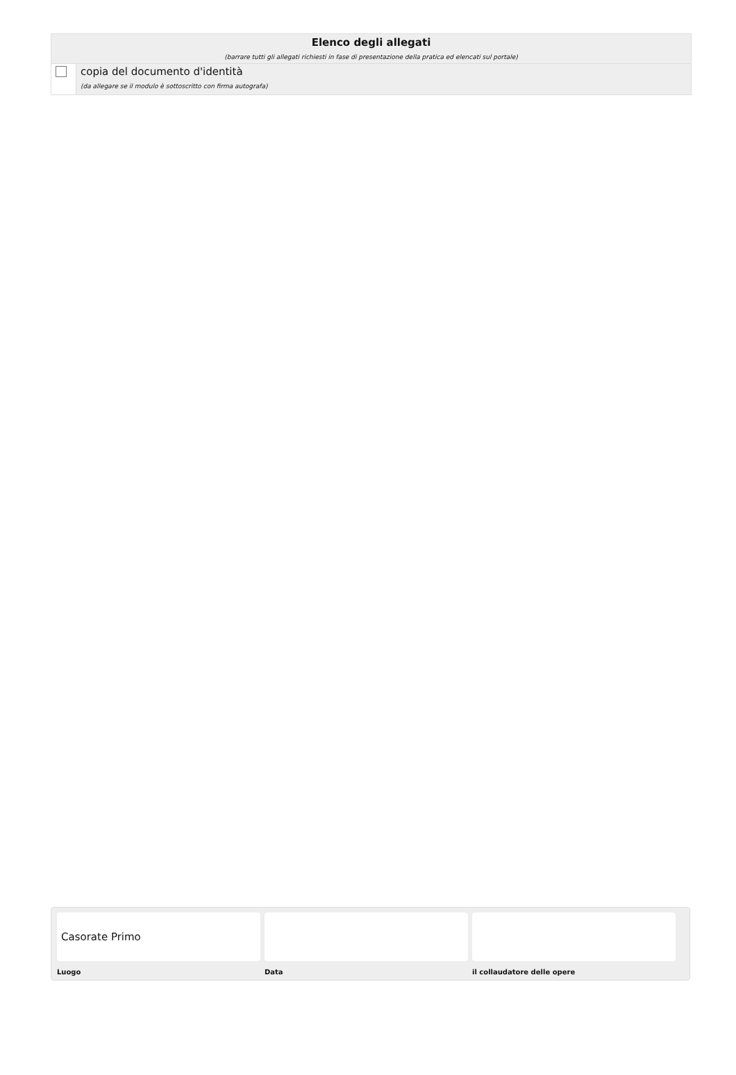Elenco degli allegati
(barrare tutti gli allegati richiesti in fase di presentazione della pratica ed elencati sul portale)
copia del documento d'identità
(da allegare se il modulo è sottoscritto con firma autografa)
Casorate Primo
Luogo Data il collaudatore delle opere